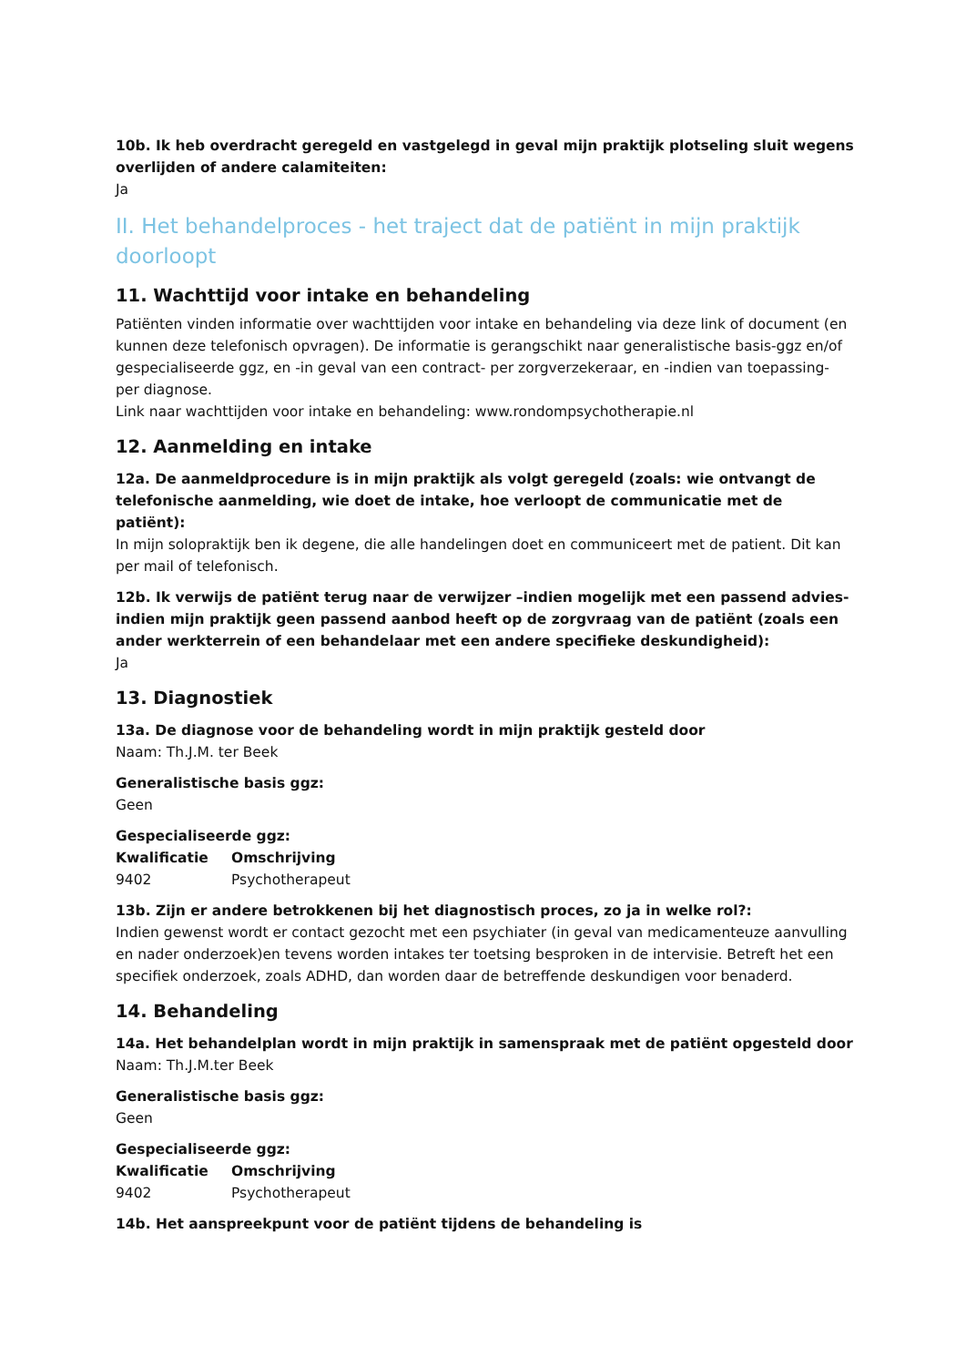10b. Ik heb overdracht geregeld en vastgelegd in geval mijn praktijk plotseling sluit wegens overlijden of andere calamiteiten:
Ja
II. Het behandelproces - het traject dat de patiënt in mijn praktijk doorloopt
11. Wachttijd voor intake en behandeling
Patiënten vinden informatie over wachttijden voor intake en behandeling via deze link of document (en kunnen deze telefonisch opvragen). De informatie is gerangschikt naar generalistische basis-ggz en/of gespecialiseerde ggz, en -in geval van een contract- per zorgverzekeraar, en -indien van toepassing- per diagnose.
Link naar wachttijden voor intake en behandeling: www.rondompsychotherapie.nl
12. Aanmelding en intake
12a. De aanmeldprocedure is in mijn praktijk als volgt geregeld (zoals: wie ontvangt de telefonische aanmelding, wie doet de intake, hoe verloopt de communicatie met de patiënt):
In mijn solopraktijk ben ik degene, die alle handelingen doet en communiceert met de patient. Dit kan per mail of telefonisch.
12b. Ik verwijs de patiënt terug naar de verwijzer –indien mogelijk met een passend advies- indien mijn praktijk geen passend aanbod heeft op de zorgvraag van de patiënt (zoals een ander werkterrein of een behandelaar met een andere specifieke deskundigheid):
Ja
13. Diagnostiek
13a. De diagnose voor de behandeling wordt in mijn praktijk gesteld door
Naam: Th.J.M. ter Beek
Generalistische basis ggz:
Geen
Gespecialiseerde ggz:
| Kwalificatie | Omschrijving |
| --- | --- |
| 9402 | Psychotherapeut |
13b. Zijn er andere betrokkenen bij het diagnostisch proces, zo ja in welke rol?:
Indien gewenst wordt er contact gezocht met een psychiater (in geval van medicamenteuze aanvulling en nader onderzoek)en tevens worden intakes ter toetsing besproken in de intervisie. Betreft het een specifiek onderzoek, zoals ADHD, dan worden daar de betreffende deskundigen voor benaderd.
14. Behandeling
14a. Het behandelplan wordt in mijn praktijk in samenspraak met de patiënt opgesteld door
Naam: Th.J.M.ter Beek
Generalistische basis ggz:
Geen
Gespecialiseerde ggz:
| Kwalificatie | Omschrijving |
| --- | --- |
| 9402 | Psychotherapeut |
14b. Het aanspreekpunt voor de patiënt tijdens de behandeling is